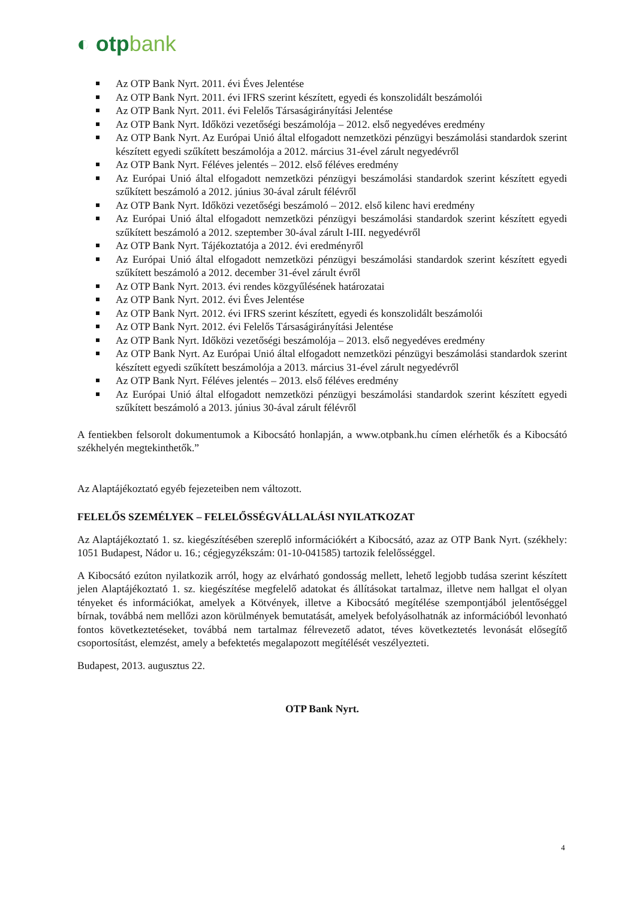◐ otpbank
Az OTP Bank Nyrt. 2011. évi Éves Jelentése
Az OTP Bank Nyrt. 2011. évi IFRS szerint készített, egyedi és konszolidált beszámolói
Az OTP Bank Nyrt. 2011. évi Felelős Társaságirányítási Jelentése
Az OTP Bank Nyrt. Időközi vezetőségi beszámolója – 2012. első negyedéves eredmény
Az OTP Bank Nyrt. Az Európai Unió által elfogadott nemzetközi pénzügyi beszámolási standardok szerint készített egyedi szűkített beszámolója a 2012. március 31-ével zárult negyedévről
Az OTP Bank Nyrt. Féléves jelentés – 2012. első féléves eredmény
Az Európai Unió által elfogadott nemzetközi pénzügyi beszámolási standardok szerint készített egyedi szűkített beszámoló a 2012. június 30-ával zárult félévről
Az OTP Bank Nyrt. Időközi vezetőségi beszámoló – 2012. első kilenc havi eredmény
Az Európai Unió által elfogadott nemzetközi pénzügyi beszámolási standardok szerint készített egyedi szűkített beszámoló a 2012. szeptember 30-ával zárult I-III. negyedévről
Az OTP Bank Nyrt. Tájékoztatója a 2012. évi eredményről
Az Európai Unió által elfogadott nemzetközi pénzügyi beszámolási standardok szerint készített egyedi szűkített beszámoló a 2012. december 31-ével zárult évről
Az OTP Bank Nyrt. 2013. évi rendes közgyűlésének határozatai
Az OTP Bank Nyrt. 2012. évi Éves Jelentése
Az OTP Bank Nyrt. 2012. évi IFRS szerint készített, egyedi és konszolidált beszámolói
Az OTP Bank Nyrt. 2012. évi Felelős Társaságirányítási Jelentése
Az OTP Bank Nyrt. Időközi vezetőségi beszámolója – 2013. első negyedéves eredmény
Az OTP Bank Nyrt. Az Európai Unió által elfogadott nemzetközi pénzügyi beszámolási standardok szerint készített egyedi szűkített beszámolója a 2013. március 31-ével zárult negyedévről
Az OTP Bank Nyrt. Féléves jelentés – 2013. első féléves eredmény
Az Európai Unió által elfogadott nemzetközi pénzügyi beszámolási standardok szerint készített egyedi szűkített beszámoló a 2013. június 30-ával zárult félévről
A fentiekben felsorolt dokumentumok a Kibocsátó honlapján, a www.otpbank.hu címen elérhetők és a Kibocsátó székhelyén megtekinthetők.”
Az Alaptájékoztató egyéb fejezeteiben nem változott.
FELELŐS SZEMÉLYEK – FELELŐSSÉGVÁLLALÁSI NYILATKOZAT
Az Alaptájékoztató 1. sz. kiegészítésében szereplő információkért a Kibocsátó, azaz az OTP Bank Nyrt. (székhely: 1051 Budapest, Nádor u. 16.; cégjegyzékszám: 01-10-041585) tartozik felelősséggel.
A Kibocsátó ezúton nyilatkozik arról, hogy az elvárható gondosság mellett, lehető legjobb tudása szerint készített jelen Alaptájékoztató 1. sz. kiegészítése megfelelő adatokat és állításokat tartalmaz, illetve nem hallgat el olyan tényeket és információkat, amelyek a Kötvények, illetve a Kibocsátó megítélése szempontjából jelentőséggel bírnak, továbbá nem mellőzi azon körülmények bemutatását, amelyek befolyásolhatnák az információból levonható fontos következtetéseket, továbbá nem tartalmaz félrevezető adatot, téves következtetés levonását elősegítő csoportosítást, elemzést, amely a befektetés megalapozott megítélését veszélyezteti.
Budapest, 2013. augusztus 22.
OTP Bank Nyrt.
4